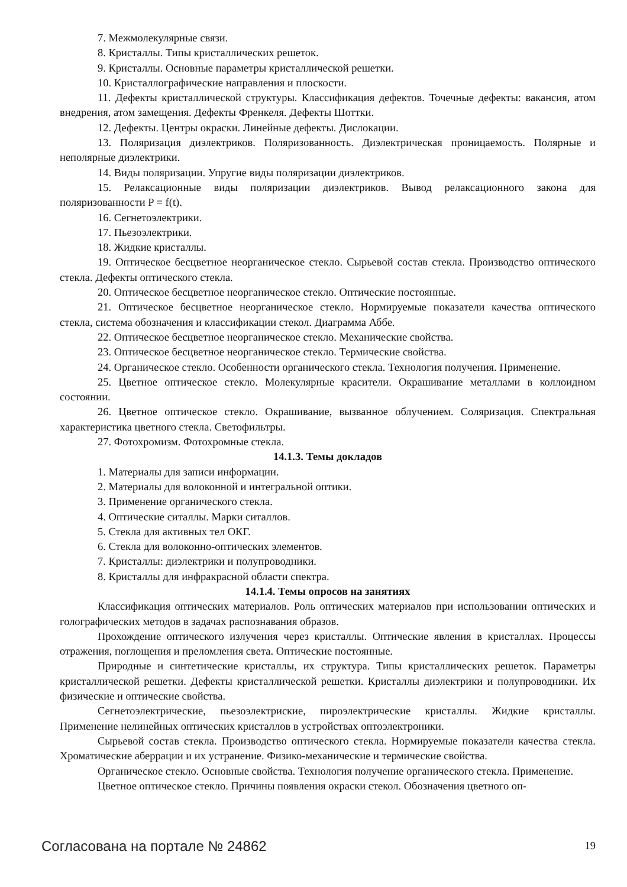7. Межмолекулярные связи.
8. Кристаллы. Типы кристаллических решеток.
9. Кристаллы. Основные параметры кристаллической решетки.
10. Кристаллографические направления и плоскости.
11. Дефекты кристаллической структуры. Классификация дефектов. Точечные дефекты: вакансия, атом внедрения, атом замещения. Дефекты Френкеля. Дефекты Шоттки.
12. Дефекты. Центры окраски. Линейные дефекты. Дислокации.
13. Поляризация диэлектриков. Поляризованность. Диэлектрическая проницаемость. Полярные и неполярные диэлектрики.
14. Виды поляризации. Упругие виды поляризации диэлектриков.
15. Релаксационные виды поляризации диэлектриков. Вывод релаксационного закона для поляризованности P = f(t).
16. Сегнетоэлектрики.
17. Пьезоэлектрики.
18. Жидкие кристаллы.
19. Оптическое бесцветное неорганическое стекло. Сырьевой состав стекла. Производство оптического стекла. Дефекты оптического стекла.
20. Оптическое бесцветное неорганическое стекло. Оптические постоянные.
21. Оптическое бесцветное неорганическое стекло. Нормируемые показатели качества оптического стекла, система обозначения и классификации стекол. Диаграмма Аббе.
22. Оптическое бесцветное неорганическое стекло. Механические свойства.
23. Оптическое бесцветное неорганическое стекло. Термические свойства.
24. Органическое стекло. Особенности органического стекла. Технология получения. Применение.
25. Цветное оптическое стекло. Молекулярные красители. Окрашивание металлами в коллоидном состоянии.
26. Цветное оптическое стекло. Окрашивание, вызванное облучением. Соляризация. Спектральная характеристика цветного стекла. Светофильтры.
27. Фотохромизм. Фотохромные стекла.
14.1.3. Темы докладов
1. Материалы для записи информации.
2. Материалы для волоконной и интегральной оптики.
3. Применение органического стекла.
4. Оптические ситаллы. Марки ситаллов.
5. Стекла для активных тел ОКГ.
6. Стекла для волоконно-оптических элементов.
7. Кристаллы: диэлектрики и полупроводники.
8. Кристаллы для инфракрасной области спектра.
14.1.4. Темы опросов на занятиях
Классификация оптических материалов. Роль оптических материалов при использовании оптических и голографических методов в задачах распознавания образов.
Прохождение оптического излучения через кристаллы. Оптические явления в кристаллах. Процессы отражения, поглощения и преломления света. Оптические постоянные.
Природные и синтетические кристаллы, их структура. Типы кристаллических решеток. Параметры кристаллической решетки. Дефекты кристаллической решетки. Кристаллы диэлектрики и полупроводники. Их физические и оптические свойства.
Сегнетоэлектрические, пьезоэлектриские, пироэлектрические кристаллы. Жидкие кристаллы. Применение нелинейных оптических кристаллов в устройствах оптоэлектроники.
Сырьевой состав стекла. Производство оптического стекла. Нормируемые показатели качества стекла. Хроматические аберрации и их устранение. Физико-механические и термические свойства.
Органическое стекло. Основные свойства. Технология получение органического стекла. Применение.
Цветное оптическое стекло. Причины появления окраски стекол. Обозначения цветного оп-
Согласована на портале № 24862 19